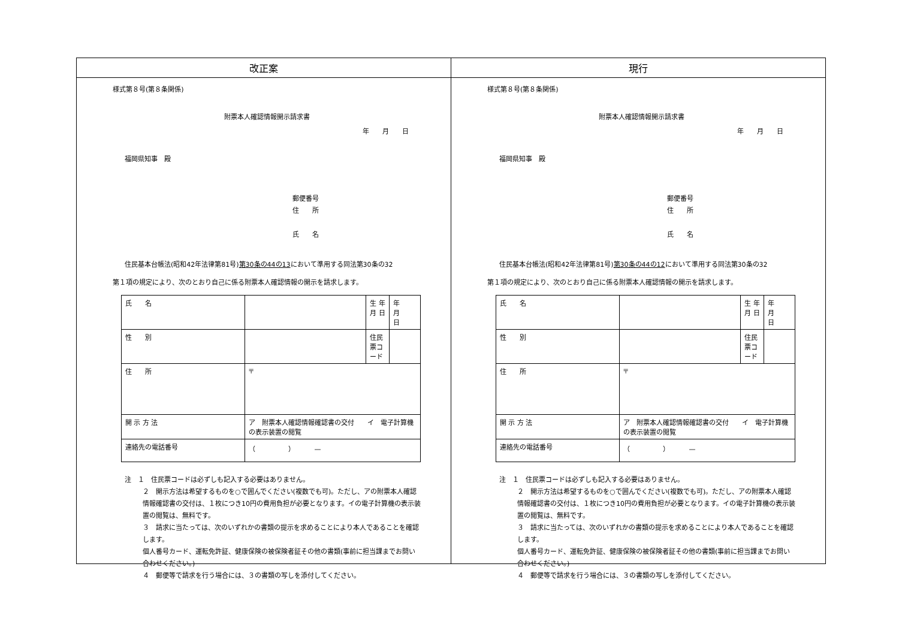| 改正案 | 現行 |
| --- | --- |
| 様式第８号(第８条関係) 附票本人確認情報開示請求書 年 月 日 福岡県知事 殿 郵便番号 住 所 氏 名 住民基本台帳法(昭和42年法律第81号) 第30条の44の13 において準用する同法第30条の32 第１項の規定により、次のとおり自己に係る附票本人確認情報の開示を請求します。 / 氏 名 / / 生 年 月 日 / 年 月 日 / / 性 別 / / 住民票コード / / / 住 所 / 〒 / / / / 開 示 方 法 / ア 附票本人確認情報確認書の交付 イ 電子計算機の表示装置の閲覧 / / / / 連絡先の電話番号 / （ ） — / / / 注 １ 住民票コードは必ずしも記入する必要はありません。 ２ 開示方法は希望するものを○で囲んでください(複数でも可)。ただし、アの附票本人確認情報確認書の交付は、１枚につき10円の費用負担が必要となります。イの電子計算機の表示装置の閲覧は、無料です。 ３ 請求に当たっては、次のいずれかの書類の提示を求めることにより本人であることを確認します。 個人番号カード、運転免許証、健康保険の被保険者証その他の書類(事前に担当課までお問い合わせください。) ４ 郵便等で請求を行う場合には、３の書類の写しを添付してください。 | 様式第８号(第８条関係) 附票本人確認情報開示請求書 年 月 日 福岡県知事 殿 郵便番号 住 所 氏 名 住民基本台帳法(昭和42年法律第81号) 第30条の44の12 において準用する同法第30条の32 第１項の規定により、次のとおり自己に係る附票本人確認情報の開示を請求します。 / 氏 名 / / 生 年 月 日 / 年 月 日 / / 性 別 / / 住民票コード / / / 住 所 / 〒 / / / / 開 示 方 法 / ア 附票本人確認情報確認書の交付 イ 電子計算機の表示装置の閲覧 / / / / 連絡先の電話番号 / （ ） — / / / 注 １ 住民票コードは必ずしも記入する必要はありません。 ２ 開示方法は希望するものを○で囲んでください(複数でも可)。ただし、アの附票本人確認情報確認書の交付は、１枚につき10円の費用負担が必要となります。イの電子計算機の表示装置の閲覧は、無料です。 ３ 請求に当たっては、次のいずれかの書類の提示を求めることにより本人であることを確認します。 個人番号カード、運転免許証、健康保険の被保険者証その他の書類(事前に担当課までお問い合わせください。) ４ 郵便等で請求を行う場合には、３の書類の写しを添付してください。 |